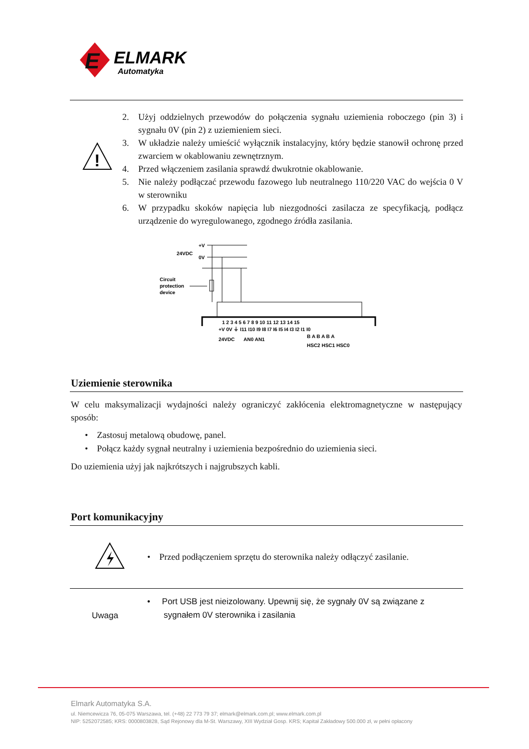E
ELMARK
Automatyka
!
2. Użyj oddzielnych przewodów do połączenia sygnału uziemienia roboczego (pin 3) i sygnału 0V (pin 2) z uziemieniem sieci.
3. W układzie należy umieścić wyłącznik instalacyjny, który będzie stanowił ochronę przed zwarciem w okablowaniu zewnętrznym.
4. Przed włączeniem zasilania sprawdź dwukrotnie okablowanie.
5. Nie należy podłączać przewodu fazowego lub neutralnego 110/220 VAC do wejścia 0 V w sterowniku
6. W przypadku skoków napięcia lub niezgodności zasilacza ze specyfikacją, podłącz urządzenie do wyregulowanego, zgodnego źródła zasilania.
+V
24VDC
0V
Circuit
protection
device
1 2 3 4 5 6 7 8 9 10 11 12 13 14 15
+V 0V ⏚ I11 I10 I9 I8 I7 I6 I5 I4 I3 I2 I1 I0
24VDC
AN0 AN1
B A B A B A
HSC2 HSC1 HSC0
Uziemienie sterownika
W celu maksymalizacji wydajności należy ograniczyć zakłócenia elektromagnetyczne w następujący sposób:
• Zastosuj metalową obudowę, panel.
• Połącz każdy sygnał neutralny i uziemienia bezpośrednio do uziemienia sieci.
Do uziemienia użyj jak najkrótszych i najgrubszych kabli.
Port komunikacyjny
• Przed podłączeniem sprzętu do sterownika należy odłączyć zasilanie.
Uwaga
• Port USB jest nieizolowany. Upewnij się, że sygnały 0V są związane z
sygnałem 0V sterownika i zasilania
Elmark Automatyka S.A.
ul. Niemcewicza 76, 05-075 Warszawa, tel. (+48) 22 773 79 37; elmark@elmark.com.pl; www.elmark.com.pl
NIP: 5252072585; KRS: 0000803828, Sąd Rejonowy dla M-St. Warszawy, XIII Wydział Gosp. KRS; Kapitał Zakładowy 500.000 zł, w pełni opłacony